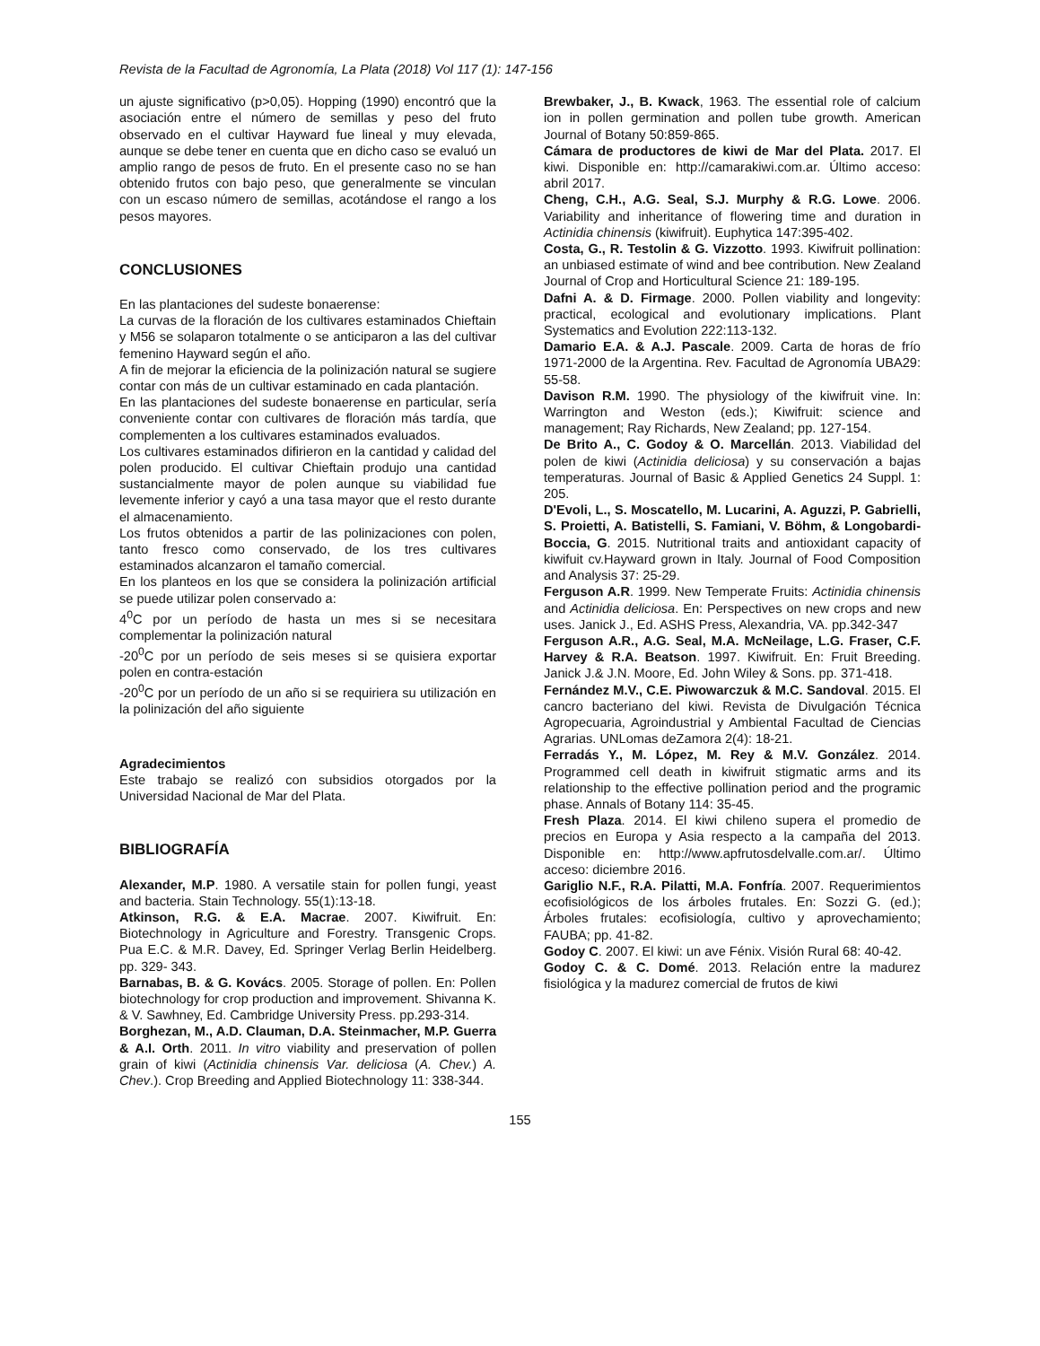Revista de la Facultad de Agronomía, La Plata (2018) Vol 117 (1): 147-156
un ajuste significativo (p>0,05). Hopping (1990) encontró que la asociación entre el número de semillas y peso del fruto observado en el cultivar Hayward fue lineal y muy elevada, aunque se debe tener en cuenta que en dicho caso se evaluó un amplio rango de pesos de fruto. En el presente caso no se han obtenido frutos con bajo peso, que generalmente se vinculan con un escaso número de semillas, acotándose el rango a los pesos mayores.
CONCLUSIONES
En las plantaciones del sudeste bonaerense:
La curvas de la floración de los cultivares estaminados Chieftain y M56 se solaparon totalmente o se anticiparon a las del cultivar femenino Hayward según el año.
A fin de mejorar la eficiencia de la polinización natural se sugiere contar con más de un cultivar estaminado en cada plantación.
En las plantaciones del sudeste bonaerense en particular, sería conveniente contar con cultivares de floración más tardía, que complementen a los cultivares estaminados evaluados.
Los cultivares estaminados difirieron en la cantidad y calidad del polen producido. El cultivar Chieftain produjo una cantidad sustancialmente mayor de polen aunque su viabilidad fue levemente inferior y cayó a una tasa mayor que el resto durante el almacenamiento.
Los frutos obtenidos a partir de las polinizaciones con polen, tanto fresco como conservado, de los tres cultivares estaminados alcanzaron el tamaño comercial.
En los planteos en los que se considera la polinización artificial se puede utilizar polen conservado a:
4<sup>0</sup>C por un período de hasta un mes si se necesitara complementar la polinización natural
-20<sup>0</sup>C por un período de seis meses si se quisiera exportar polen en contra-estación
-20<sup>0</sup>C por un período de un año si se requiriera su utilización en la polinización del año siguiente
Agradecimientos
Este trabajo se realizó con subsidios otorgados por la Universidad Nacional de Mar del Plata.
BIBLIOGRAFÍA
Alexander, M.P. 1980. A versatile stain for pollen fungi, yeast and bacteria. Stain Technology. 55(1):13-18.
Atkinson, R.G. & E.A. Macrae. 2007. Kiwifruit. En: Biotechnology in Agriculture and Forestry. Transgenic Crops. Pua E.C. & M.R. Davey, Ed. Springer Verlag Berlin Heidelberg. pp. 329- 343.
Barnabas, B. & G. Kovács. 2005. Storage of pollen. En: Pollen biotechnology for crop production and improvement. Shivanna K. & V. Sawhney, Ed. Cambridge University Press. pp.293-314.
Borghezan, M., A.D. Clauman, D.A. Steinmacher, M.P. Guerra & A.I. Orth. 2011. In vitro viability and preservation of pollen grain of kiwi (Actinidia chinensis Var. deliciosa (A. Chev.) A. Chev.). Crop Breeding and Applied Biotechnology 11: 338-344.
Brewbaker, J., B. Kwack, 1963. The essential role of calcium ion in pollen germination and pollen tube growth. American Journal of Botany 50:859-865.
Cámara de productores de kiwi de Mar del Plata. 2017. El kiwi. Disponible en: http://camarakiwi.com.ar. Último acceso: abril 2017.
Cheng, C.H., A.G. Seal, S.J. Murphy & R.G. Lowe. 2006. Variability and inheritance of flowering time and duration in Actinidia chinensis (kiwifruit). Euphytica 147:395-402.
Costa, G., R. Testolin & G. Vizzotto. 1993. Kiwifruit pollination: an unbiased estimate of wind and bee contribution. New Zealand Journal of Crop and Horticultural Science 21: 189-195.
Dafni A. & D. Firmage. 2000. Pollen viability and longevity: practical, ecological and evolutionary implications. Plant Systematics and Evolution 222:113-132.
Damario E.A. & A.J. Pascale. 2009. Carta de horas de frío 1971-2000 de la Argentina. Rev. Facultad de Agronomía UBA29: 55-58.
Davison R.M. 1990. The physiology of the kiwifruit vine. In: Warrington and Weston (eds.); Kiwifruit: science and management; Ray Richards, New Zealand; pp. 127-154.
De Brito A., C. Godoy & O. Marcellán. 2013. Viabilidad del polen de kiwi (Actinidia deliciosa) y su conservación a bajas temperaturas. Journal of Basic & Applied Genetics 24 Suppl. 1: 205.
D'Evoli, L., S. Moscatello, M. Lucarini, A. Aguzzi, P. Gabrielli, S. Proietti, A. Batistelli, S. Famiani, V. Böhm, & Longobardi-Boccia, G. 2015. Nutritional traits and antioxidant capacity of kiwifuit cv.Hayward grown in Italy. Journal of Food Composition and Analysis 37: 25-29.
Ferguson A.R. 1999. New Temperate Fruits: Actinidia chinensis and Actinidia deliciosa. En: Perspectives on new crops and new uses. Janick J., Ed. ASHS Press, Alexandria, VA. pp.342-347
Ferguson A.R., A.G. Seal, M.A. McNeilage, L.G. Fraser, C.F. Harvey & R.A. Beatson. 1997. Kiwifruit. En: Fruit Breeding. Janick J.& J.N. Moore, Ed. John Wiley & Sons. pp. 371-418.
Fernández M.V., C.E. Piwowarczuk & M.C. Sandoval. 2015. El cancro bacteriano del kiwi. Revista de Divulgación Técnica Agropecuaria, Agroindustrial y Ambiental Facultad de Ciencias Agrarias. UNLomas deZamora 2(4): 18-21.
Ferradás Y., M. López, M. Rey & M.V. González. 2014. Programmed cell death in kiwifruit stigmatic arms and its relationship to the effective pollination period and the programic phase. Annals of Botany 114: 35-45.
Fresh Plaza. 2014. El kiwi chileno supera el promedio de precios en Europa y Asia respecto a la campaña del 2013. Disponible en: http://www.apfrutosdelvalle.com.ar/. Último acceso: diciembre 2016.
Gariglio N.F., R.A. Pilatti, M.A. Fonfría. 2007. Requerimientos ecofisiológicos de los árboles frutales. En: Sozzi G. (ed.); Árboles frutales: ecofisiología, cultivo y aprovechamiento; FAUBA; pp. 41-82.
Godoy C. 2007. El kiwi: un ave Fénix. Visión Rural 68: 40-42.
Godoy C. & C. Domé. 2013. Relación entre la madurez fisiológica y la madurez comercial de frutos de kiwi
155